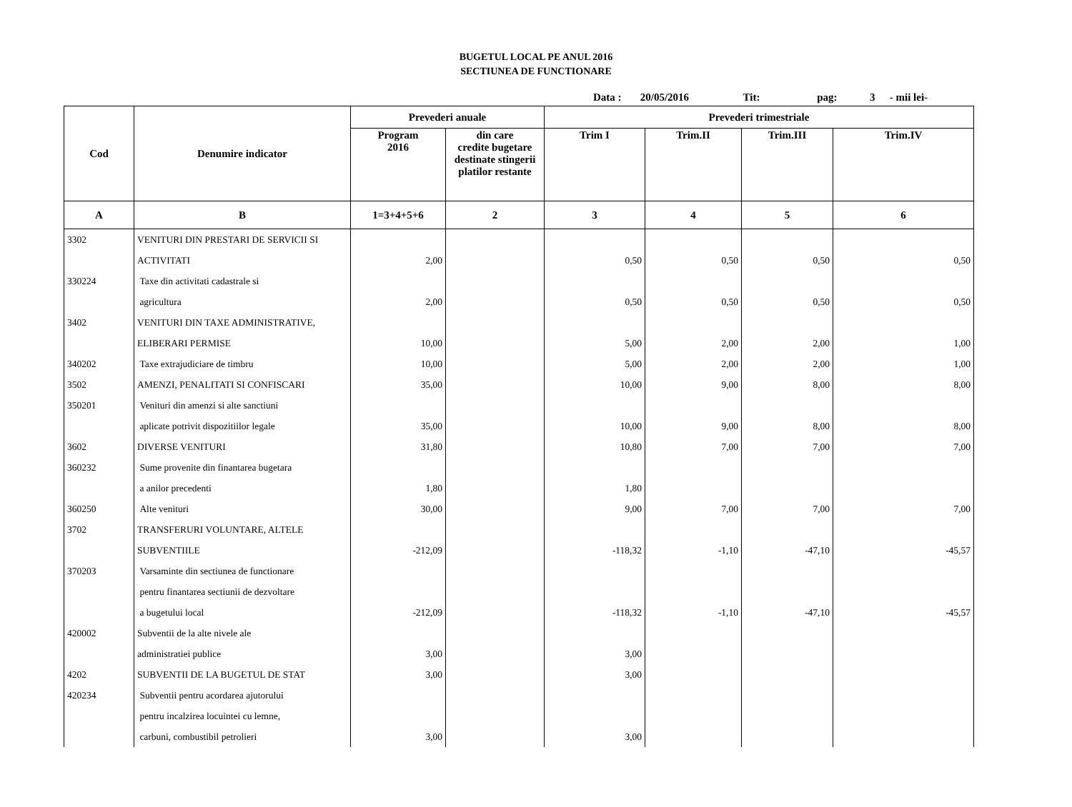BUGETUL LOCAL PE ANUL 2016
SECTIUNEA DE FUNCTIONARE
Data : 20/05/2016 Tit: pag: 3 - mii lei-
| Cod | Denumire indicator | Prevederi anuale | | Prevederi trimestriale | | | |
| --- | --- | --- | --- | --- | --- | --- | --- |
| | | Program 2016 | din care credite bugetare destinate stingerii platilor restante | Trim I | Trim.II | Trim.III | Trim.IV |
| A | B | 1=3+4+5+6 | 2 | 3 | 4 | 5 | 6 |
| 3302 | VENITURI DIN PRESTARI DE SERVICII SI | | | | | | |
| | ACTIVITATI | 2,00 | | 0,50 | 0,50 | 0,50 | 0,50 |
| 330224 | Taxe din activitati cadastrale si | | | | | | |
| | agricultura | 2,00 | | 0,50 | 0,50 | 0,50 | 0,50 |
| 3402 | VENITURI DIN TAXE ADMINISTRATIVE, | | | | | | |
| | ELIBERARI PERMISE | 10,00 | | 5,00 | 2,00 | 2,00 | 1,00 |
| 340202 | Taxe extrajudiciare de timbru | 10,00 | | 5,00 | 2,00 | 2,00 | 1,00 |
| 3502 | AMENZI, PENALITATI SI CONFISCARI | 35,00 | | 10,00 | 9,00 | 8,00 | 8,00 |
| 350201 | Venituri din amenzi si alte sanctiuni | | | | | | |
| | aplicate potrivit dispozitiilor legale | 35,00 | | 10,00 | 9,00 | 8,00 | 8,00 |
| 3602 | DIVERSE VENITURI | 31,80 | | 10,80 | 7,00 | 7,00 | 7,00 |
| 360232 | Sume provenite din finantarea bugetara | | | | | | |
| | a anilor precedenti | 1,80 | | 1,80 | | | |
| 360250 | Alte venituri | 30,00 | | 9,00 | 7,00 | 7,00 | 7,00 |
| 3702 | TRANSFERURI VOLUNTARE, ALTELE | | | | | | |
| | SUBVENTIILE | -212,09 | | -118,32 | -1,10 | -47,10 | -45,57 |
| 370203 | Varsaminte din sectiunea de functionare | | | | | | |
| | pentru finantarea sectiunii de dezvoltare | | | | | | |
| | a bugetului local | -212,09 | | -118,32 | -1,10 | -47,10 | -45,57 |
| 420002 | Subventii de la alte nivele ale | | | | | | |
| | administratiei publice | 3,00 | | 3,00 | | | |
| 4202 | SUBVENTII DE LA BUGETUL DE STAT | 3,00 | | 3,00 | | | |
| 420234 | Subventii pentru acordarea ajutorului | | | | | | |
| | pentru incalzirea locuintei cu lemne, | | | | | | |
| | carbuni, combustibil petrolieri | 3,00 | | 3,00 | | | |